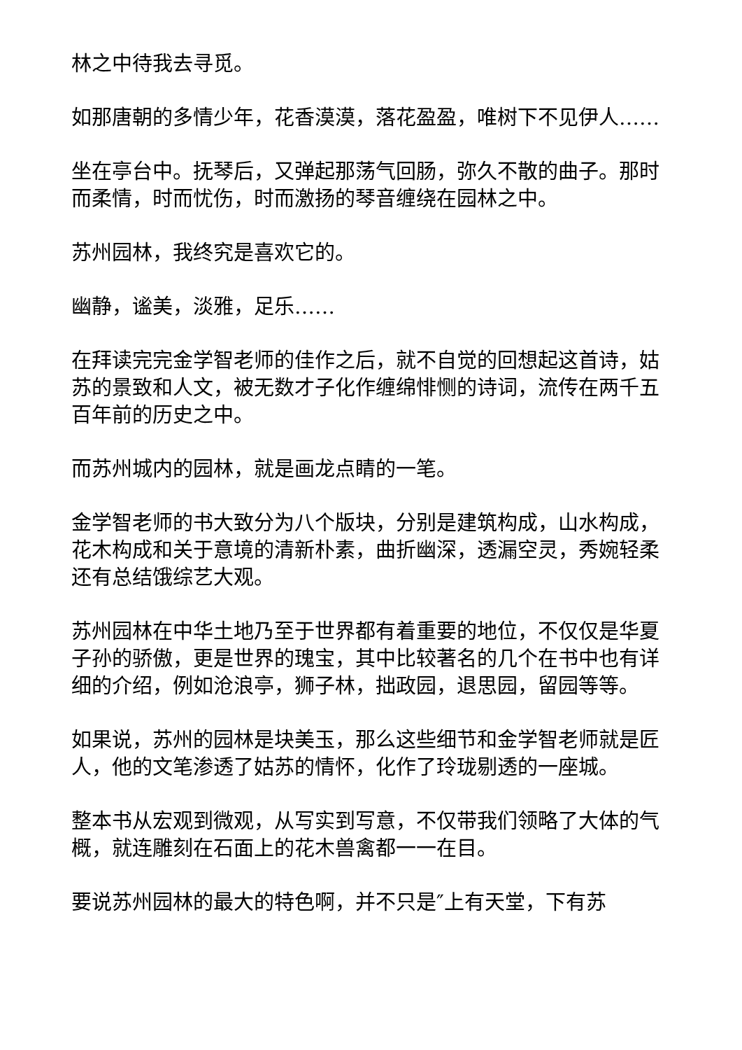林之中待我去寻觅。
如那唐朝的多情少年，花香漠漠，落花盈盈，唯树下不见伊人……
坐在亭台中。抚琴后，又弹起那荡气回肠，弥久不散的曲子。那时而柔情，时而忧伤，时而激扬的琴音缠绕在园林之中。
苏州园林，我终究是喜欢它的。
幽静，谧美，淡雅，足乐……
在拜读完完金学智老师的佳作之后，就不自觉的回想起这首诗，姑苏的景致和人文，被无数才子化作缠绵悱恻的诗词，流传在两千五百年前的历史之中。
而苏州城内的园林，就是画龙点睛的一笔。
金学智老师的书大致分为八个版块，分别是建筑构成，山水构成，花木构成和关于意境的清新朴素，曲折幽深，透漏空灵，秀婉轻柔还有总结饿综艺大观。
苏州园林在中华土地乃至于世界都有着重要的地位，不仅仅是华夏子孙的骄傲，更是世界的瑰宝，其中比较著名的几个在书中也有详细的介绍，例如沧浪亭，狮子林，拙政园，退思园，留园等等。
如果说，苏州的园林是块美玉，那么这些细节和金学智老师就是匠人，他的文笔渗透了姑苏的情怀，化作了玲珑剔透的一座城。
整本书从宏观到微观，从写实到写意，不仅带我们领略了大体的气概，就连雕刻在石面上的花木兽禽都一一在目。
要说苏州园林的最大的特色啊，并不只是″上有天堂，下有苏